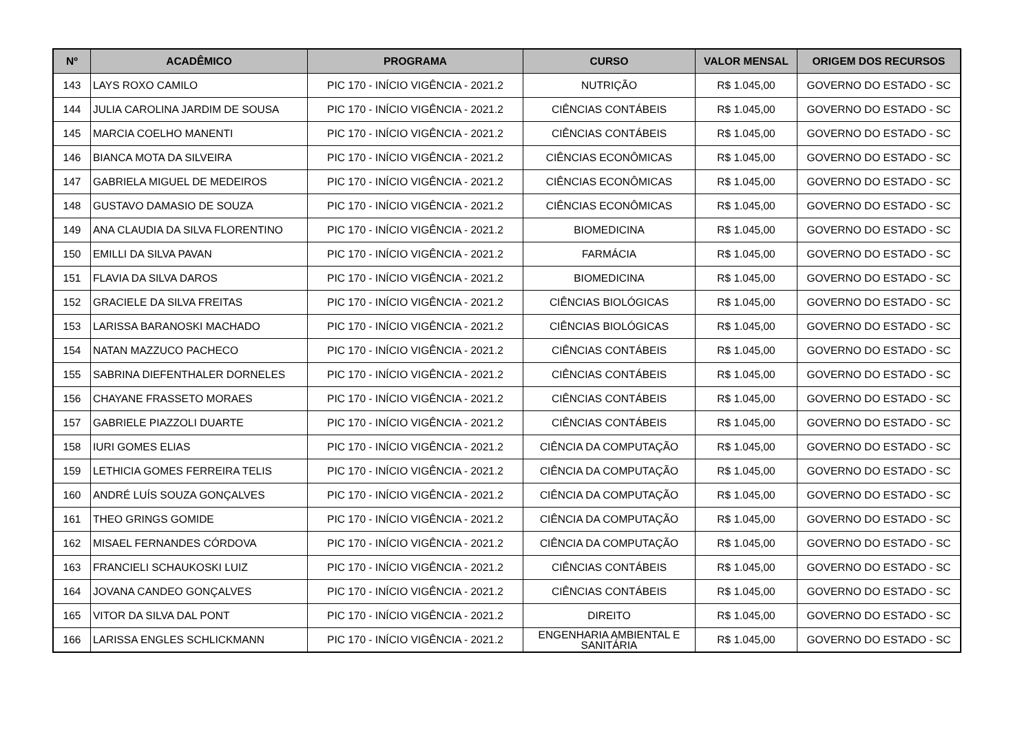| Nº | ACADÊMICO | PROGRAMA | CURSO | VALOR MENSAL | ORIGEM DOS RECURSOS |
| --- | --- | --- | --- | --- | --- |
| 143 | LAYS ROXO CAMILO | PIC 170 - INÍCIO VIGÊNCIA - 2021.2 | NUTRIÇÃO | R$ 1.045,00 | GOVERNO DO ESTADO - SC |
| 144 | JULIA CAROLINA JARDIM DE SOUSA | PIC 170 - INÍCIO VIGÊNCIA - 2021.2 | CIÊNCIAS CONTÁBEIS | R$ 1.045,00 | GOVERNO DO ESTADO - SC |
| 145 | MARCIA COELHO MANENTI | PIC 170 - INÍCIO VIGÊNCIA - 2021.2 | CIÊNCIAS CONTÁBEIS | R$ 1.045,00 | GOVERNO DO ESTADO - SC |
| 146 | BIANCA MOTA DA SILVEIRA | PIC 170 - INÍCIO VIGÊNCIA - 2021.2 | CIÊNCIAS ECONÔMICAS | R$ 1.045,00 | GOVERNO DO ESTADO - SC |
| 147 | GABRIELA MIGUEL DE MEDEIROS | PIC 170 - INÍCIO VIGÊNCIA - 2021.2 | CIÊNCIAS ECONÔMICAS | R$ 1.045,00 | GOVERNO DO ESTADO - SC |
| 148 | GUSTAVO DAMASIO DE SOUZA | PIC 170 - INÍCIO VIGÊNCIA - 2021.2 | CIÊNCIAS ECONÔMICAS | R$ 1.045,00 | GOVERNO DO ESTADO - SC |
| 149 | ANA CLAUDIA DA SILVA FLORENTINO | PIC 170 - INÍCIO VIGÊNCIA - 2021.2 | BIOMEDICINA | R$ 1.045,00 | GOVERNO DO ESTADO - SC |
| 150 | EMILLI DA SILVA PAVAN | PIC 170 - INÍCIO VIGÊNCIA - 2021.2 | FARMÁCIA | R$ 1.045,00 | GOVERNO DO ESTADO - SC |
| 151 | FLAVIA DA SILVA DAROS | PIC 170 - INÍCIO VIGÊNCIA - 2021.2 | BIOMEDICINA | R$ 1.045,00 | GOVERNO DO ESTADO - SC |
| 152 | GRACIELE DA SILVA FREITAS | PIC 170 - INÍCIO VIGÊNCIA - 2021.2 | CIÊNCIAS BIOLÓGICAS | R$ 1.045,00 | GOVERNO DO ESTADO - SC |
| 153 | LARISSA BARANOSKI MACHADO | PIC 170 - INÍCIO VIGÊNCIA - 2021.2 | CIÊNCIAS BIOLÓGICAS | R$ 1.045,00 | GOVERNO DO ESTADO - SC |
| 154 | NATAN MAZZUCO PACHECO | PIC 170 - INÍCIO VIGÊNCIA - 2021.2 | CIÊNCIAS CONTÁBEIS | R$ 1.045,00 | GOVERNO DO ESTADO - SC |
| 155 | SABRINA DIEFENTHALER DORNELES | PIC 170 - INÍCIO VIGÊNCIA - 2021.2 | CIÊNCIAS CONTÁBEIS | R$ 1.045,00 | GOVERNO DO ESTADO - SC |
| 156 | CHAYANE FRASSETO MORAES | PIC 170 - INÍCIO VIGÊNCIA - 2021.2 | CIÊNCIAS CONTÁBEIS | R$ 1.045,00 | GOVERNO DO ESTADO - SC |
| 157 | GABRIELE PIAZZOLI DUARTE | PIC 170 - INÍCIO VIGÊNCIA - 2021.2 | CIÊNCIAS CONTÁBEIS | R$ 1.045,00 | GOVERNO DO ESTADO - SC |
| 158 | IURI GOMES ELIAS | PIC 170 - INÍCIO VIGÊNCIA - 2021.2 | CIÊNCIA DA COMPUTAÇÃO | R$ 1.045,00 | GOVERNO DO ESTADO - SC |
| 159 | LETHICIA GOMES FERREIRA TELIS | PIC 170 - INÍCIO VIGÊNCIA - 2021.2 | CIÊNCIA DA COMPUTAÇÃO | R$ 1.045,00 | GOVERNO DO ESTADO - SC |
| 160 | ANDRÉ LUÍS SOUZA GONÇALVES | PIC 170 - INÍCIO VIGÊNCIA - 2021.2 | CIÊNCIA DA COMPUTAÇÃO | R$ 1.045,00 | GOVERNO DO ESTADO - SC |
| 161 | THEO GRINGS GOMIDE | PIC 170 - INÍCIO VIGÊNCIA - 2021.2 | CIÊNCIA DA COMPUTAÇÃO | R$ 1.045,00 | GOVERNO DO ESTADO - SC |
| 162 | MISAEL FERNANDES CÓRDOVA | PIC 170 - INÍCIO VIGÊNCIA - 2021.2 | CIÊNCIA DA COMPUTAÇÃO | R$ 1.045,00 | GOVERNO DO ESTADO - SC |
| 163 | FRANCIELI SCHAUKOSKI LUIZ | PIC 170 - INÍCIO VIGÊNCIA - 2021.2 | CIÊNCIAS CONTÁBEIS | R$ 1.045,00 | GOVERNO DO ESTADO - SC |
| 164 | JOVANA CANDEO GONÇALVES | PIC 170 - INÍCIO VIGÊNCIA - 2021.2 | CIÊNCIAS CONTÁBEIS | R$ 1.045,00 | GOVERNO DO ESTADO - SC |
| 165 | VITOR DA SILVA DAL PONT | PIC 170 - INÍCIO VIGÊNCIA - 2021.2 | DIREITO | R$ 1.045,00 | GOVERNO DO ESTADO - SC |
| 166 | LARISSA ENGLES SCHLICKMANN | PIC 170 - INÍCIO VIGÊNCIA - 2021.2 | ENGENHARIA AMBIENTAL E SANITÁRIA | R$ 1.045,00 | GOVERNO DO ESTADO - SC |